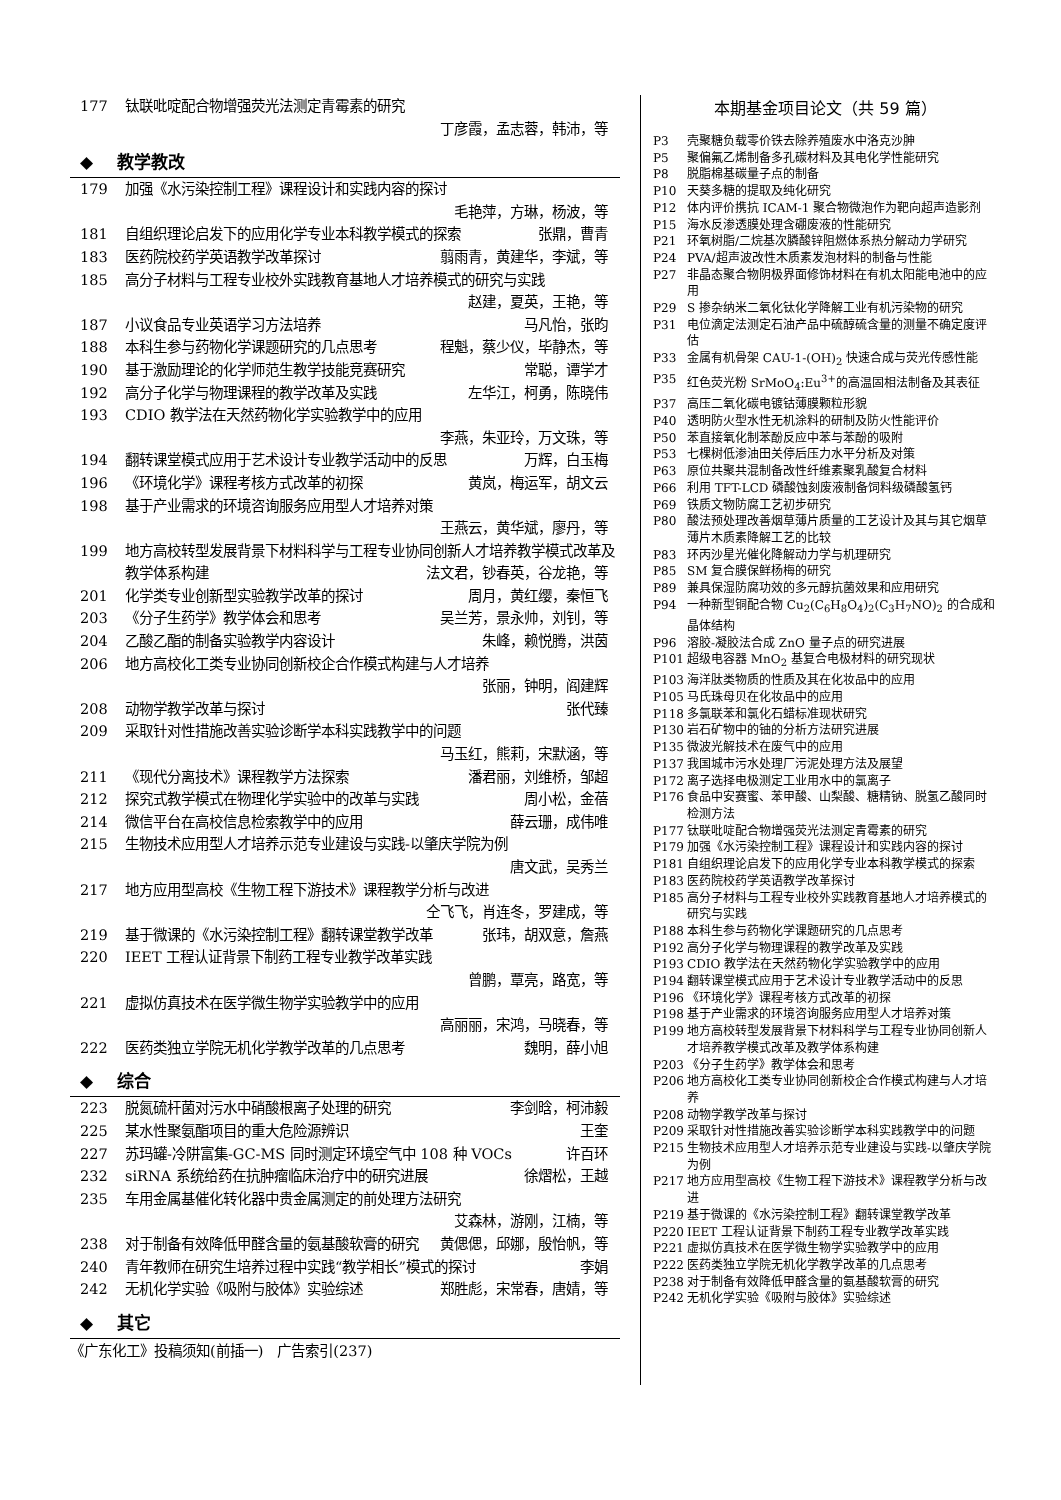177 钛联吡啶配合物增强荧光法测定青霉素的研究
丁彦霞，孟志蓉，韩沛，等
◆ 教学教改
179 加强《水污染控制工程》课程设计和实践内容的探讨
毛艳萍，方琳，杨波，等
181 自组织理论启发下的应用化学专业本科教学模式的探索 张鼎，曹青
183 医药院校药学英语教学改革探讨 翦雨青，黄建华，李斌，等
185 高分子材料与工程专业校外实践教育基地人才培养模式的研究与实践
赵建，夏英，王艳，等
187 小议食品专业英语学习方法培养 马凡怡，张昀
188 本科生参与药物化学课题研究的几点思考 程魁，蔡少仪，毕静杰，等
190 基于激励理论的化学师范生教学技能竞赛研究 常聪，谭学才
192 高分子化学与物理课程的教学改革及实践 左华江，柯勇，陈晓伟
193 CDIO 教学法在天然药物化学实验教学中的应用
李燕，朱亚玲，万文珠，等
194 翻转课堂模式应用于艺术设计专业教学活动中的反思 万辉，白玉梅
196 《环境化学》课程考核方式改革的初探 黄岚，梅运军，胡文云
198 基于产业需求的环境咨询服务应用型人才培养对策
王燕云，黄华斌，廖丹，等
199 地方高校转型发展背景下材料科学与工程专业协同创新人才培养教学模式改革及教学体系构建 法文君，钞春英，谷龙艳，等
201 化学类专业创新型实验教学改革的探讨 周月，黄红缨，秦恒飞
203 《分子生药学》教学体会和思考 吴兰芳，景永帅，刘钊，等
204 乙酸乙酯的制备实验教学内容设计 朱峰，赖悦腾，洪茵
206 地方高校化工类专业协同创新校企合作模式构建与人才培养
张丽，钟明，阎建辉
208 动物学教学改革与探讨 张代臻
209 采取针对性措施改善实验诊断学本科实践教学中的问题
马玉红，熊莉，宋默涵，等
211 《现代分离技术》课程教学方法探索 潘君丽，刘维桥，邹超
212 探究式教学模式在物理化学实验中的改革与实践 周小松，金蓓
214 微信平台在高校信息检索教学中的应用 薛云珊，成伟唯
215 生物技术应用型人才培养示范专业建设与实践-以肇庆学院为例
唐文武，吴秀兰
217 地方应用型高校《生物工程下游技术》课程教学分析与改进
仝飞飞，肖连冬，罗建成，等
219 基于微课的《水污染控制工程》翻转课堂教学改革 张玮，胡双意，詹燕
220 IEET 工程认证背景下制药工程专业教学改革实践
曾鹏，覃亮，路宽，等
221 虚拟仿真技术在医学微生物学实验教学中的应用
高丽丽，宋鸿，马晓春，等
222 医药类独立学院无机化学教学改革的几点思考 魏明，薛小旭
◆ 综合
223 脱氮硫杆菌对污水中硝酸根离子处理的研究 李剑晗，柯沛毅
225 某水性聚氨酯项目的重大危险源辨识 王奎
227 苏玛罐-冷阱富集-GC-MS 同时测定环境空气中 108 种 VOCs 许百环
232 siRNA 系统给药在抗肿瘤临床治疗中的研究进展 徐熠松，王越
235 车用金属基催化转化器中贵金属测定的前处理方法研究
艾森林，游刚，江楠，等
238 对于制备有效降低甲醛含量的氨基酸软膏的研究 黄偲偲，邱娜，殷怡帆，等
240 青年教师在研究生培养过程中实践“教学相长”模式的探讨 李娟
242 无机化学实验《吸附与胶体》实验综述 郑胜彪，宋常春，唐婧，等
◆ 其它
《广东化工》投稿须知(前插一)　广告索引(237)
本期基金项目论文（共 59 篇）
P3 壳聚糖负载零价铁去除养殖废水中洛克沙胂
P5 聚偏氟乙烯制备多孔碳材料及其电化学性能研究
P8 脱脂棉基碳量子点的制备
P10 天葵多糖的提取及纯化研究
P12 体内评价携抗 ICAM-1 聚合物微泡作为靶向超声造影剂
P15 海水反渗透膜处理含硼废液的性能研究
P21 环氧树脂/二烷基次膦酸锌阻燃体系热分解动力学研究
P24 PVA/超声波改性木质素发泡材料的制备与性能
P27 非晶态聚合物阴极界面修饰材料在有机太阳能电池中的应用
P29 S 掺杂纳米二氧化钛化学降解工业有机污染物的研究
P31 电位滴定法测定石油产品中硫醇硫含量的测量不确定度评估
P33 金属有机骨架 CAU-1-(OH)<sub>2</sub> 快速合成与荧光传感性能
P35 红色荧光粉 SrMoO<sub>4</sub>:Eu<sup>3+</sup>的高温固相法制备及其表征
P37 高压二氧化碳电镀钴薄膜颗粒形貌
P40 透明防火型水性无机涂料的研制及防火性能评价
P50 苯直接氧化制苯酚反应中苯与苯酚的吸附
P53 七棵树低渗油田关停后压力水平分析及对策
P63 原位共聚共混制备改性纤维素聚乳酸复合材料
P66 利用 TFT-LCD 磷酸蚀刻废液制备饲料级磷酸氢钙
P69 铁质文物防腐工艺初步研究
P80 酸法预处理改善烟草薄片质量的工艺设计及其与其它烟草薄片木质素降解工艺的比较
P83 环丙沙星光催化降解动力学与机理研究
P85 SM 复合膜保鲜杨梅的研究
P89 兼具保湿防腐功效的多元醇抗菌效果和应用研究
P94 一种新型铜配合物 Cu<sub>2</sub>(C<sub>6</sub>H<sub>8</sub>O<sub>4</sub>)<sub>2</sub>(C<sub>3</sub>H<sub>7</sub>NO)<sub>2</sub> 的合成和晶体结构
P96 溶胶-凝胶法合成 ZnO 量子点的研究进展
P101 超级电容器 MnO<sub>2</sub> 基复合电极材料的研究现状
P103 海洋肽类物质的性质及其在化妆品中的应用
P105 马氏珠母贝在化妆品中的应用
P118 多氯联苯和氯化石蜡标准现状研究
P130 岩石矿物中的铀的分析方法研究进展
P135 微波光解技术在废气中的应用
P137 我国城市污水处理厂污泥处理方法及展望
P172 离子选择电极测定工业用水中的氯离子
P176 食品中安赛蜜、苯甲酸、山梨酸、糖精钠、脱氢乙酸同时检测方法
P177 钛联吡啶配合物增强荧光法测定青霉素的研究
P179 加强《水污染控制工程》课程设计和实践内容的探讨
P181 自组织理论启发下的应用化学专业本科教学模式的探索
P183 医药院校药学英语教学改革探讨
P185 高分子材料与工程专业校外实践教育基地人才培养模式的研究与实践
P188 本科生参与药物化学课题研究的几点思考
P192 高分子化学与物理课程的教学改革及实践
P193 CDIO 教学法在天然药物化学实验教学中的应用
P194 翻转课堂模式应用于艺术设计专业教学活动中的反思
P196 《环境化学》课程考核方式改革的初探
P198 基于产业需求的环境咨询服务应用型人才培养对策
P199 地方高校转型发展背景下材料科学与工程专业协同创新人才培养教学模式改革及教学体系构建
P203 《分子生药学》教学体会和思考
P206 地方高校化工类专业协同创新校企合作模式构建与人才培养
P208 动物学教学改革与探讨
P209 采取针对性措施改善实验诊断学本科实践教学中的问题
P215 生物技术应用型人才培养示范专业建设与实践-以肇庆学院为例
P217 地方应用型高校《生物工程下游技术》课程教学分析与改进
P219 基于微课的《水污染控制工程》翻转课堂教学改革
P220 IEET 工程认证背景下制药工程专业教学改革实践
P221 虚拟仿真技术在医学微生物学实验教学中的应用
P222 医药类独立学院无机化学教学改革的几点思考
P238 对于制备有效降低甲醛含量的氨基酸软膏的研究
P242 无机化学实验《吸附与胶体》实验综述